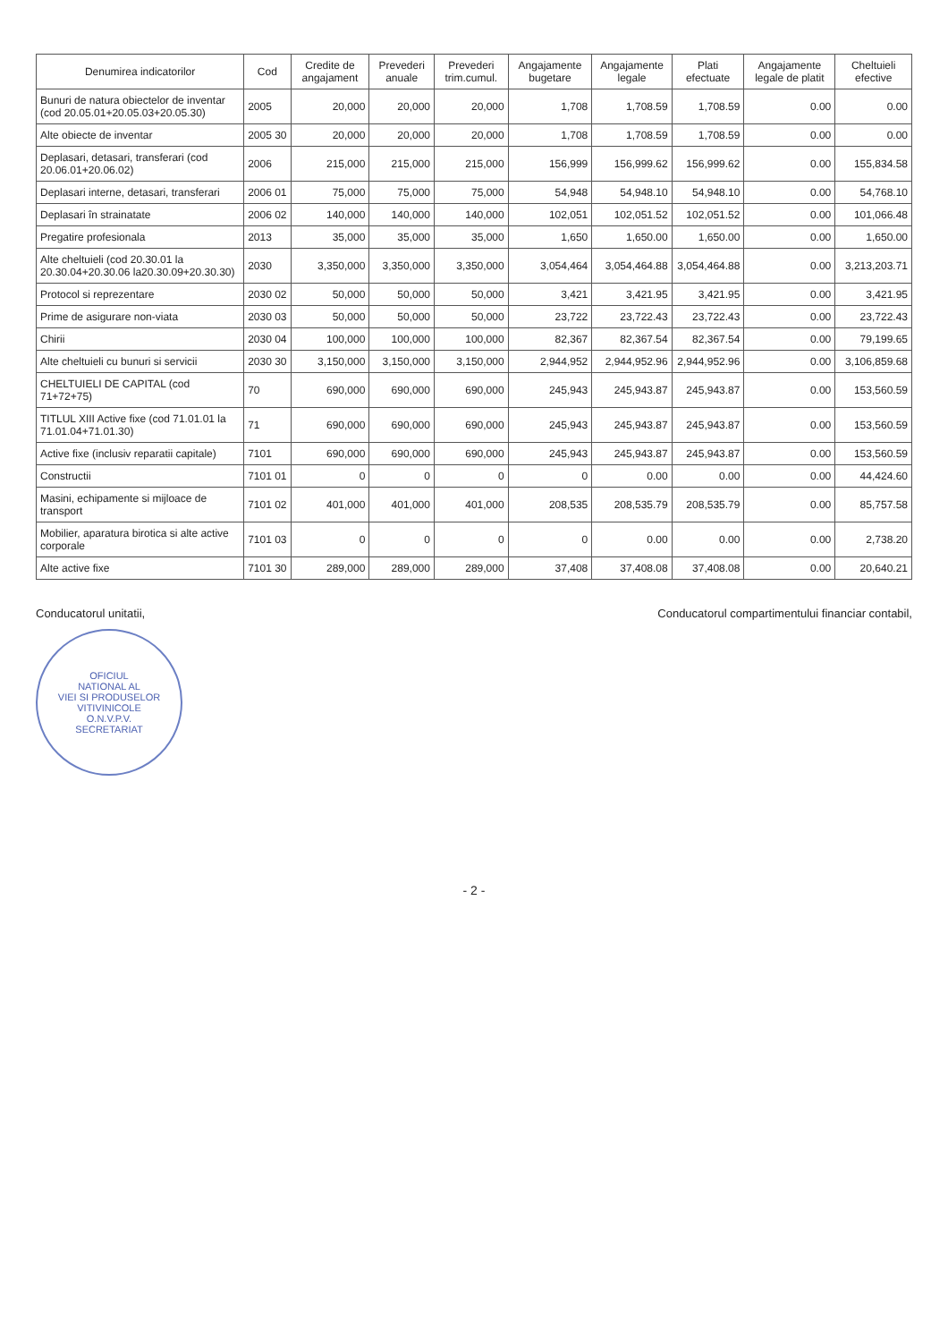| Denumirea indicatorilor | Cod | Credite de angajament | Prevederi anuale | Prevederi trim.cumul. | Angajamente bugetare | Angajamente legale | Plati efectuate | Angajamente legale de platit | Cheltuieli efective |
| --- | --- | --- | --- | --- | --- | --- | --- | --- | --- |
| Bunuri de natura obiectelor de inventar (cod 20.05.01+20.05.03+20.05.30) | 2005 | 20,000 | 20,000 | 20,000 | 1,708 | 1,708.59 | 1,708.59 | 0.00 | 0.00 |
| Alte obiecte de inventar | 2005 30 | 20,000 | 20,000 | 20,000 | 1,708 | 1,708.59 | 1,708.59 | 0.00 | 0.00 |
| Deplasari, detasari, transferari (cod 20.06.01+20.06.02) | 2006 | 215,000 | 215,000 | 215,000 | 156,999 | 156,999.62 | 156,999.62 | 0.00 | 155,834.58 |
| Deplasari interne, detasari, transferari | 2006 01 | 75,000 | 75,000 | 75,000 | 54,948 | 54,948.10 | 54,948.10 | 0.00 | 54,768.10 |
| Deplasari în strainatate | 2006 02 | 140,000 | 140,000 | 140,000 | 102,051 | 102,051.52 | 102,051.52 | 0.00 | 101,066.48 |
| Pregatire profesionala | 2013 | 35,000 | 35,000 | 35,000 | 1,650 | 1,650.00 | 1,650.00 | 0.00 | 1,650.00 |
| Alte cheltuieli (cod 20.30.01 la 20.30.04+20.30.06 la20.30.09+20.30.30) | 2030 | 3,350,000 | 3,350,000 | 3,350,000 | 3,054,464 | 3,054,464.88 | 3,054,464.88 | 0.00 | 3,213,203.71 |
| Protocol si reprezentare | 2030 02 | 50,000 | 50,000 | 50,000 | 3,421 | 3,421.95 | 3,421.95 | 0.00 | 3,421.95 |
| Prime de asigurare non-viata | 2030 03 | 50,000 | 50,000 | 50,000 | 23,722 | 23,722.43 | 23,722.43 | 0.00 | 23,722.43 |
| Chirii | 2030 04 | 100,000 | 100,000 | 100,000 | 82,367 | 82,367.54 | 82,367.54 | 0.00 | 79,199.65 |
| Alte cheltuieli cu bunuri si servicii | 2030 30 | 3,150,000 | 3,150,000 | 3,150,000 | 2,944,952 | 2,944,952.96 | 2,944,952.96 | 0.00 | 3,106,859.68 |
| CHELTUIELI DE CAPITAL (cod 71+72+75) | 70 | 690,000 | 690,000 | 690,000 | 245,943 | 245,943.87 | 245,943.87 | 0.00 | 153,560.59 |
| TITLUL XIII Active fixe (cod 71.01.01 la 71.01.04+71.01.30) | 71 | 690,000 | 690,000 | 690,000 | 245,943 | 245,943.87 | 245,943.87 | 0.00 | 153,560.59 |
| Active fixe (inclusiv reparatii capitale) | 7101 | 690,000 | 690,000 | 690,000 | 245,943 | 245,943.87 | 245,943.87 | 0.00 | 153,560.59 |
| Constructii | 7101 01 | 0 | 0 | 0 | 0 | 0.00 | 0.00 | 0.00 | 44,424.60 |
| Masini, echipamente si mijloace de transport | 7101 02 | 401,000 | 401,000 | 401,000 | 208,535 | 208,535.79 | 208,535.79 | 0.00 | 85,757.58 |
| Mobilier, aparatura birotica si alte active corporale | 7101 03 | 0 | 0 | 0 | 0 | 0.00 | 0.00 | 0.00 | 2,738.20 |
| Alte active fixe | 7101 30 | 289,000 | 289,000 | 289,000 | 37,408 | 37,408.08 | 37,408.08 | 0.00 | 20,640.21 |
Conducatorul unitatii,
OFICIUL
NATIONAL AL
VIEI SI PRODUSELOR
VITIVINICOLE
O.N.V.P.V.
SECRETARIAT
Conducatorul compartimentului financiar contabil,
- 2 -